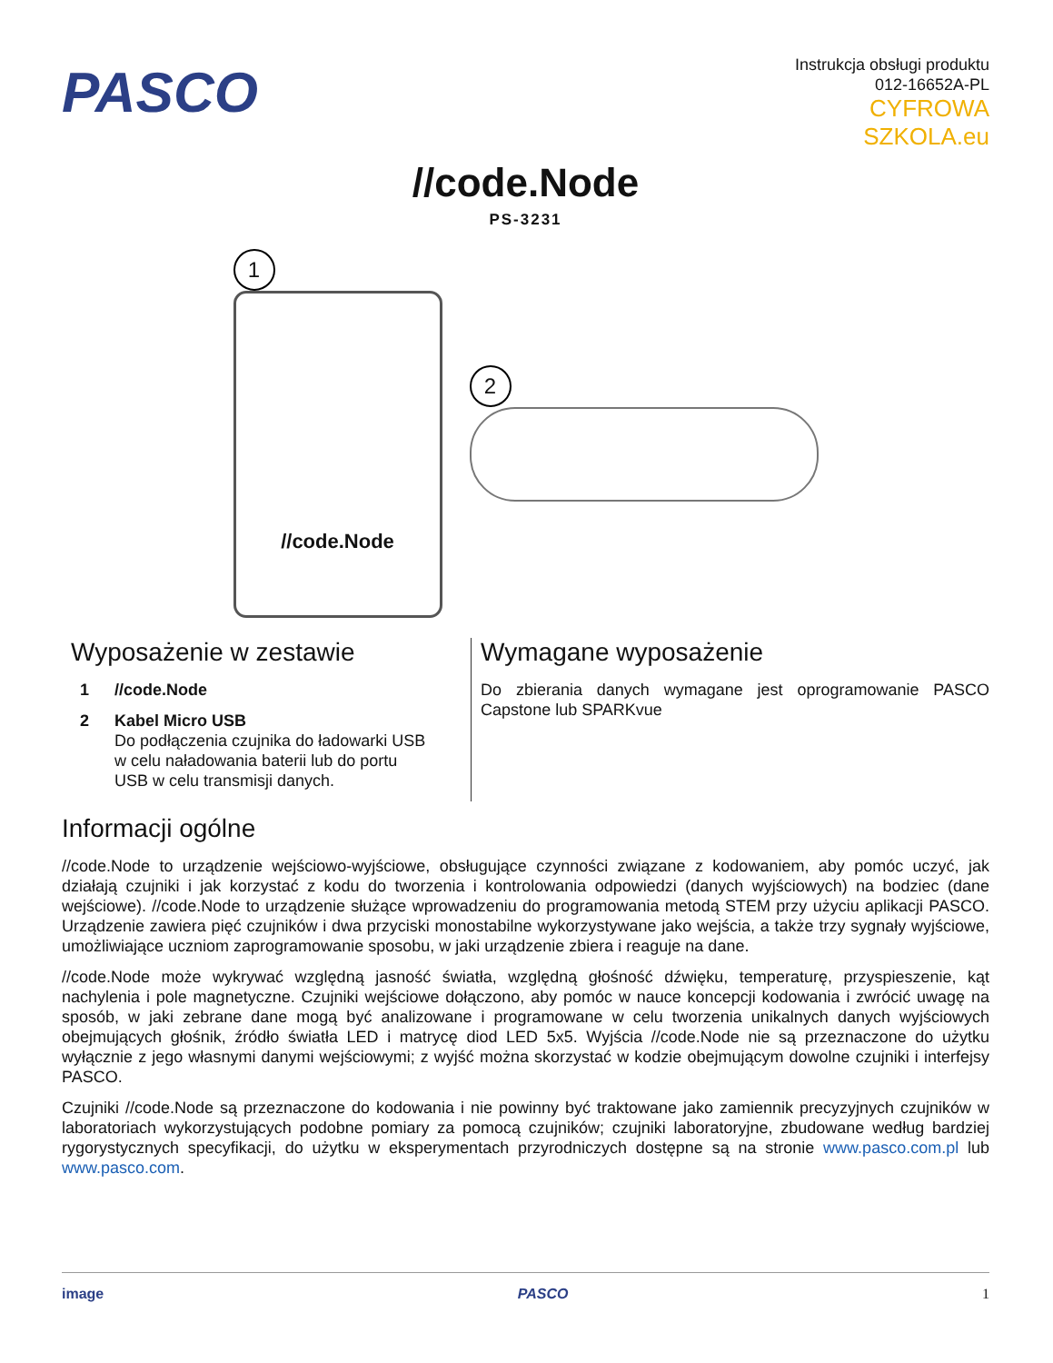PASCO
Instrukcja obsługi produktu
012-16652A-PL
CYFROWA
SZKOLA.eu
//code.Node
PS-3231
1
//code.Node
2
Wyposażenie w zestawie
1 //code.Node
2 Kabel Micro USB
Do podłączenia czujnika do ładowarki USB w celu naładowania baterii lub do portu USB w celu transmisji danych.
Wymagane wyposażenie
Do zbierania danych wymagane jest oprogramowanie PASCO Capstone lub SPARKvue
Informacji ogólne
//code.Node to urządzenie wejściowo-wyjściowe, obsługujące czynności związane z kodowaniem, aby pomóc uczyć, jak działają czujniki i jak korzystać z kodu do tworzenia i kontrolowania odpowiedzi (danych wyjściowych) na bodziec (dane wejściowe). //code.Node to urządzenie służące wprowadzeniu do programowania metodą STEM przy użyciu aplikacji PASCO. Urządzenie zawiera pięć czujników i dwa przyciski monostabilne wykorzystywane jako wejścia, a także trzy sygnały wyjściowe, umożliwiające uczniom zaprogramowanie sposobu, w jaki urządzenie zbiera i reaguje na dane.
//code.Node może wykrywać względną jasność światła, względną głośność dźwięku, temperaturę, przyspieszenie, kąt nachylenia i pole magnetyczne. Czujniki wejściowe dołączono, aby pomóc w nauce koncepcji kodowania i zwrócić uwagę na sposób, w jaki zebrane dane mogą być analizowane i programowane w celu tworzenia unikalnych danych wyjściowych obejmujących głośnik, źródło światła LED i matrycę diod LED 5x5. Wyjścia //code.Node nie są przeznaczone do użytku wyłącznie z jego własnymi danymi wejściowymi; z wyjść można skorzystać w kodzie obejmującym dowolne czujniki i interfejsy PASCO.
Czujniki //code.Node są przeznaczone do kodowania i nie powinny być traktowane jako zamiennik precyzyjnych czujników w laboratoriach wykorzystujących podobne pomiary za pomocą czujników; czujniki laboratoryjne, zbudowane według bardziej rygorystycznych specyfikacji, do użytku w eksperymentach przyrodniczych dostępne są na stronie www.pasco.com.pl lub www.pasco.com.
image PASCO 1